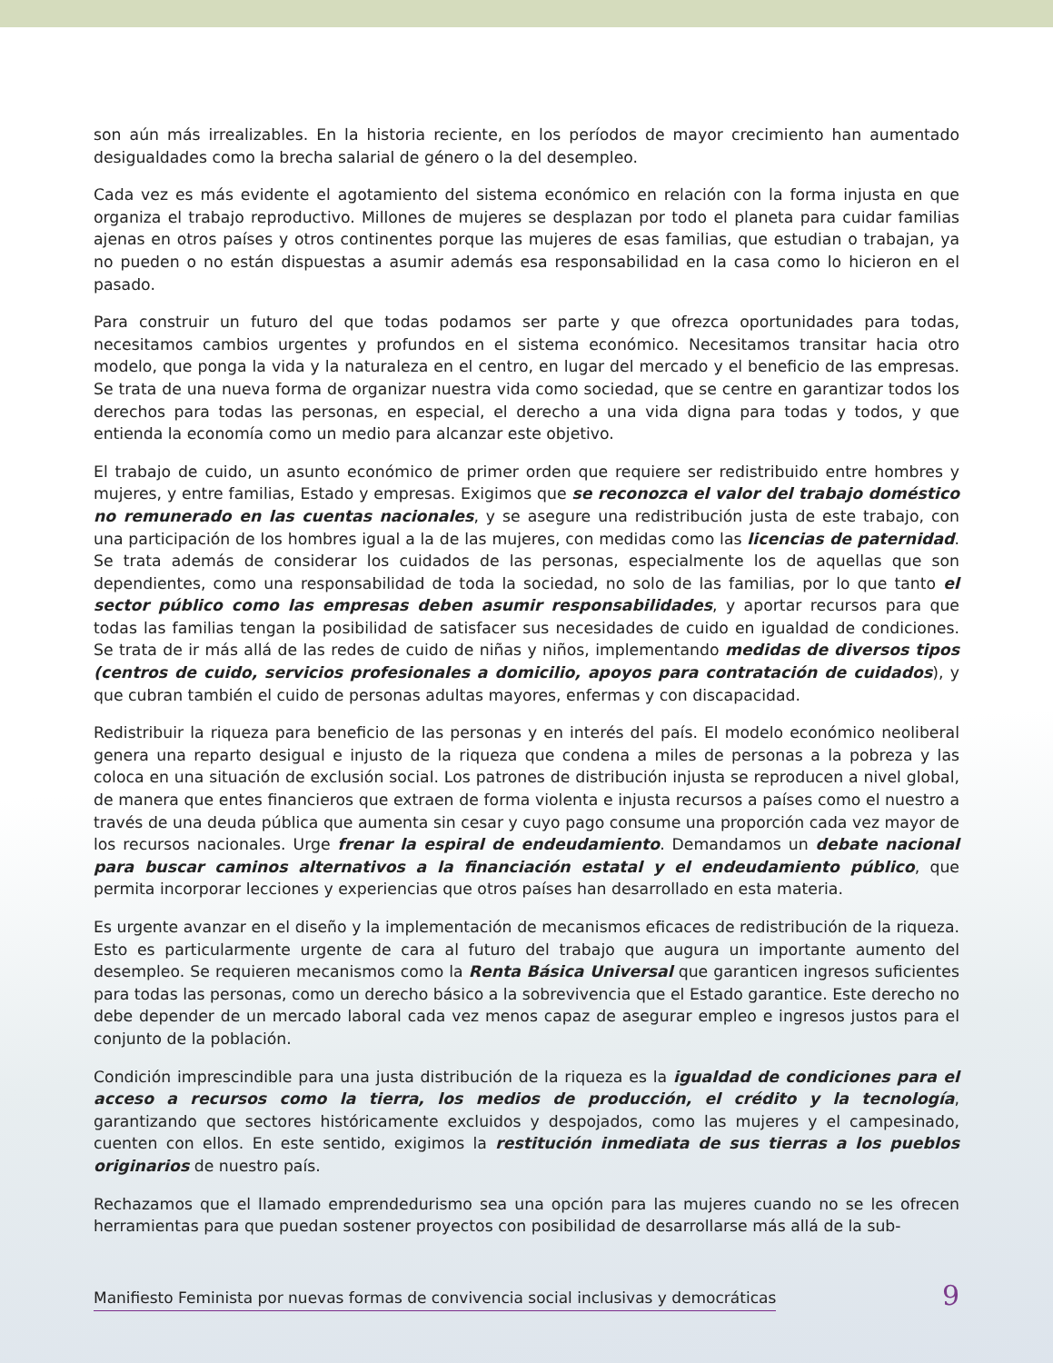son aún más irrealizables. En la historia reciente, en los períodos de mayor crecimiento han aumentado desigualdades como la brecha salarial de género o la del desempleo.
Cada vez es más evidente el agotamiento del sistema económico en relación con la forma injusta en que organiza el trabajo reproductivo. Millones de mujeres se desplazan por todo el planeta para cuidar familias ajenas en otros países y otros continentes porque las mujeres de esas familias, que estudian o trabajan, ya no pueden o no están dispuestas a asumir además esa responsabilidad en la casa como lo hicieron en el pasado.
Para construir un futuro del que todas podamos ser parte y que ofrezca oportunidades para todas, necesitamos cambios urgentes y profundos en el sistema económico. Necesitamos transitar hacia otro modelo, que ponga la vida y la naturaleza en el centro, en lugar del mercado y el beneficio de las empresas. Se trata de una nueva forma de organizar nuestra vida como sociedad, que se centre en garantizar todos los derechos para todas las personas, en especial, el derecho a una vida digna para todas y todos, y que entienda la economía como un medio para alcanzar este objetivo.
El trabajo de cuido, un asunto económico de primer orden que requiere ser redistribuido entre hombres y mujeres, y entre familias, Estado y empresas. Exigimos que se reconozca el valor del trabajo doméstico no remunerado en las cuentas nacionales, y se asegure una redistribución justa de este trabajo, con una participación de los hombres igual a la de las mujeres, con medidas como las licencias de paternidad. Se trata además de considerar los cuidados de las personas, especialmente los de aquellas que son dependientes, como una responsabilidad de toda la sociedad, no solo de las familias, por lo que tanto el sector público como las empresas deben asumir responsabilidades, y aportar recursos para que todas las familias tengan la posibilidad de satisfacer sus necesidades de cuido en igualdad de condiciones. Se trata de ir más allá de las redes de cuido de niñas y niños, implementando medidas de diversos tipos (centros de cuido, servicios profesionales a domicilio, apoyos para contratación de cuidados), y que cubran también el cuido de personas adultas mayores, enfermas y con discapacidad.
Redistribuir la riqueza para beneficio de las personas y en interés del país. El modelo económico neoliberal genera una reparto desigual e injusto de la riqueza que condena a miles de personas a la pobreza y las coloca en una situación de exclusión social. Los patrones de distribución injusta se reproducen a nivel global, de manera que entes financieros que extraen de forma violenta e injusta recursos a países como el nuestro a través de una deuda pública que aumenta sin cesar y cuyo pago consume una proporción cada vez mayor de los recursos nacionales. Urge frenar la espiral de endeudamiento. Demandamos un debate nacional para buscar caminos alternativos a la financiación estatal y el endeudamiento público, que permita incorporar lecciones y experiencias que otros países han desarrollado en esta materia.
Es urgente avanzar en el diseño y la implementación de mecanismos eficaces de redistribución de la riqueza. Esto es particularmente urgente de cara al futuro del trabajo que augura un importante aumento del desempleo. Se requieren mecanismos como la Renta Básica Universal que garanticen ingresos suficientes para todas las personas, como un derecho básico a la sobrevivencia que el Estado garantice. Este derecho no debe depender de un mercado laboral cada vez menos capaz de asegurar empleo e ingresos justos para el conjunto de la población.
Condición imprescindible para una justa distribución de la riqueza es la igualdad de condiciones para el acceso a recursos como la tierra, los medios de producción, el crédito y la tecnología, garantizando que sectores históricamente excluidos y despojados, como las mujeres y el campesinado, cuenten con ellos. En este sentido, exigimos la restitución inmediata de sus tierras a los pueblos originarios de nuestro país.
Rechazamos que el llamado emprendedurismo sea una opción para las mujeres cuando no se les ofrecen herramientas para que puedan sostener proyectos con posibilidad de desarrollarse más allá de la sub-
Manifiesto Feminista por nuevas formas de convivencia social inclusivas y democráticas 9